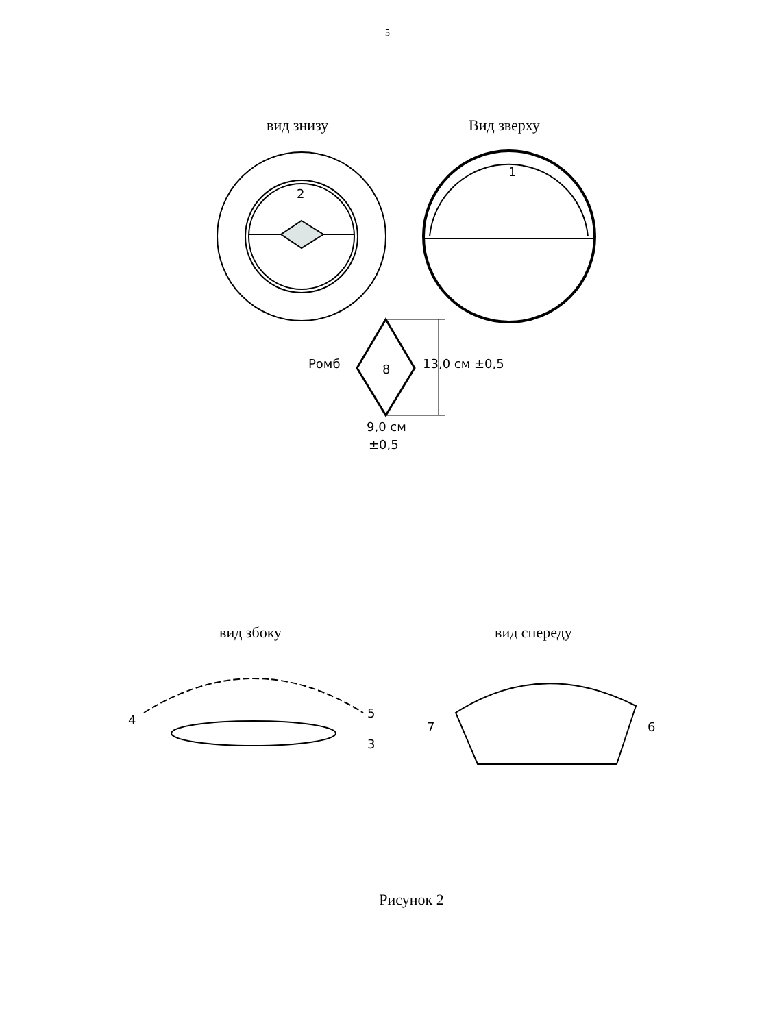5
вид знизу Вид зверху
2
1
Ромб 8 13,0 см ±0,5
9,0 см
±0,5
вид збоку вид спереду
4 5
3
7 6
Рисунок 2